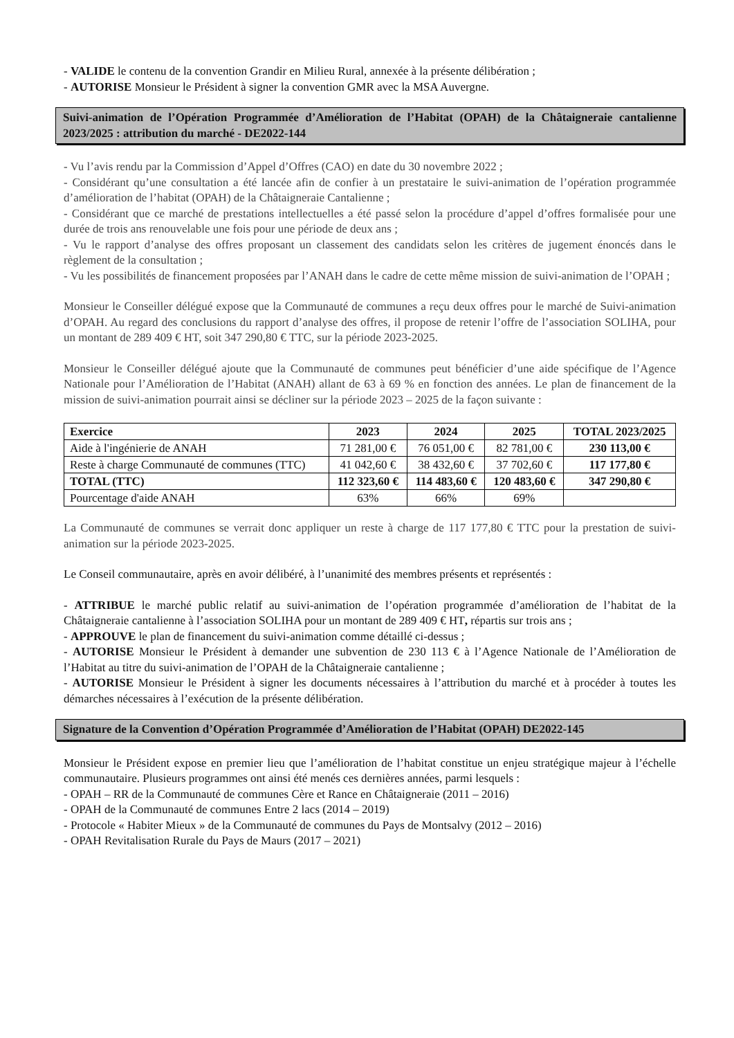- VALIDE le contenu de la convention Grandir en Milieu Rural, annexée à la présente délibération ;
- AUTORISE Monsieur le Président à signer la convention GMR avec la MSA Auvergne.
Suivi-animation de l’Opération Programmée d’Amélioration de l’Habitat (OPAH) de la Châtaigneraie cantalienne 2023/2025 : attribution du marché - DE2022-144
- Vu l’avis rendu par la Commission d’Appel d’Offres (CAO) en date du 30 novembre 2022 ;
- Considérant qu’une consultation a été lancée afin de confier à un prestataire le suivi-animation de l’opération programmée d’amélioration de l’habitat (OPAH) de la Châtaigneraie Cantalienne ;
- Considérant que ce marché de prestations intellectuelles a été passé selon la procédure d’appel d’offres formalisée pour une durée de trois ans renouvelable une fois pour une période de deux ans ;
- Vu le rapport d’analyse des offres proposant un classement des candidats selon les critères de jugement énoncés dans le règlement de la consultation ;
- Vu les possibilités de financement proposées par l’ANAH dans le cadre de cette même mission de suivi-animation de l’OPAH ;
Monsieur le Conseiller délégué expose que la Communauté de communes a reçu deux offres pour le marché de Suivi-animation d’OPAH. Au regard des conclusions du rapport d’analyse des offres, il propose de retenir l’offre de l’association SOLIHA, pour un montant de 289 409 € HT, soit 347 290,80 € TTC, sur la période 2023-2025.
Monsieur le Conseiller délégué ajoute que la Communauté de communes peut bénéficier d’une aide spécifique de l’Agence Nationale pour l’Amélioration de l’Habitat (ANAH) allant de 63 à 69 % en fonction des années. Le plan de financement de la mission de suivi-animation pourrait ainsi se décliner sur la période 2023 – 2025 de la façon suivante :
| Exercice | 2023 | 2024 | 2025 | TOTAL 2023/2025 |
| --- | --- | --- | --- | --- |
| Aide à l'ingénierie de ANAH | 71 281,00 € | 76 051,00 € | 82 781,00 € | 230 113,00 € |
| Reste à charge Communauté de communes (TTC) | 41 042,60 € | 38 432,60 € | 37 702,60 € | 117 177,80 € |
| TOTAL (TTC) | 112 323,60 € | 114 483,60 € | 120 483,60 € | 347 290,80 € |
| Pourcentage d'aide ANAH | 63% | 66% | 69% | |
La Communauté de communes se verrait donc appliquer un reste à charge de 117 177,80 € TTC pour la prestation de suivi-animation sur la période 2023-2025.
Le Conseil communautaire, après en avoir délibéré, à l’unanimité des membres présents et représentés :
- ATTRIBUE le marché public relatif au suivi-animation de l’opération programmée d’amélioration de l’habitat de la Châtaigneraie cantalienne à l’association SOLIHA pour un montant de 289 409 € HT, répartis sur trois ans ;
- APPROUVE le plan de financement du suivi-animation comme détaillé ci-dessus ;
- AUTORISE Monsieur le Président à demander une subvention de 230 113 € à l’Agence Nationale de l’Amélioration de l’Habitat au titre du suivi-animation de l’OPAH de la Châtaigneraie cantalienne ;
- AUTORISE Monsieur le Président à signer les documents nécessaires à l’attribution du marché et à procéder à toutes les démarches nécessaires à l’exécution de la présente délibération.
Signature de la Convention d’Opération Programmée d’Amélioration de l’Habitat (OPAH) DE2022-145
Monsieur le Président expose en premier lieu que l’amélioration de l’habitat constitue un enjeu stratégique majeur à l’échelle communautaire. Plusieurs programmes ont ainsi été menés ces dernières années, parmi lesquels :
- OPAH – RR de la Communauté de communes Cère et Rance en Châtaigneraie (2011 – 2016)
- OPAH de la Communauté de communes Entre 2 lacs (2014 – 2019)
- Protocole « Habiter Mieux » de la Communauté de communes du Pays de Montsalvy (2012 – 2016)
- OPAH Revitalisation Rurale du Pays de Maurs (2017 – 2021)